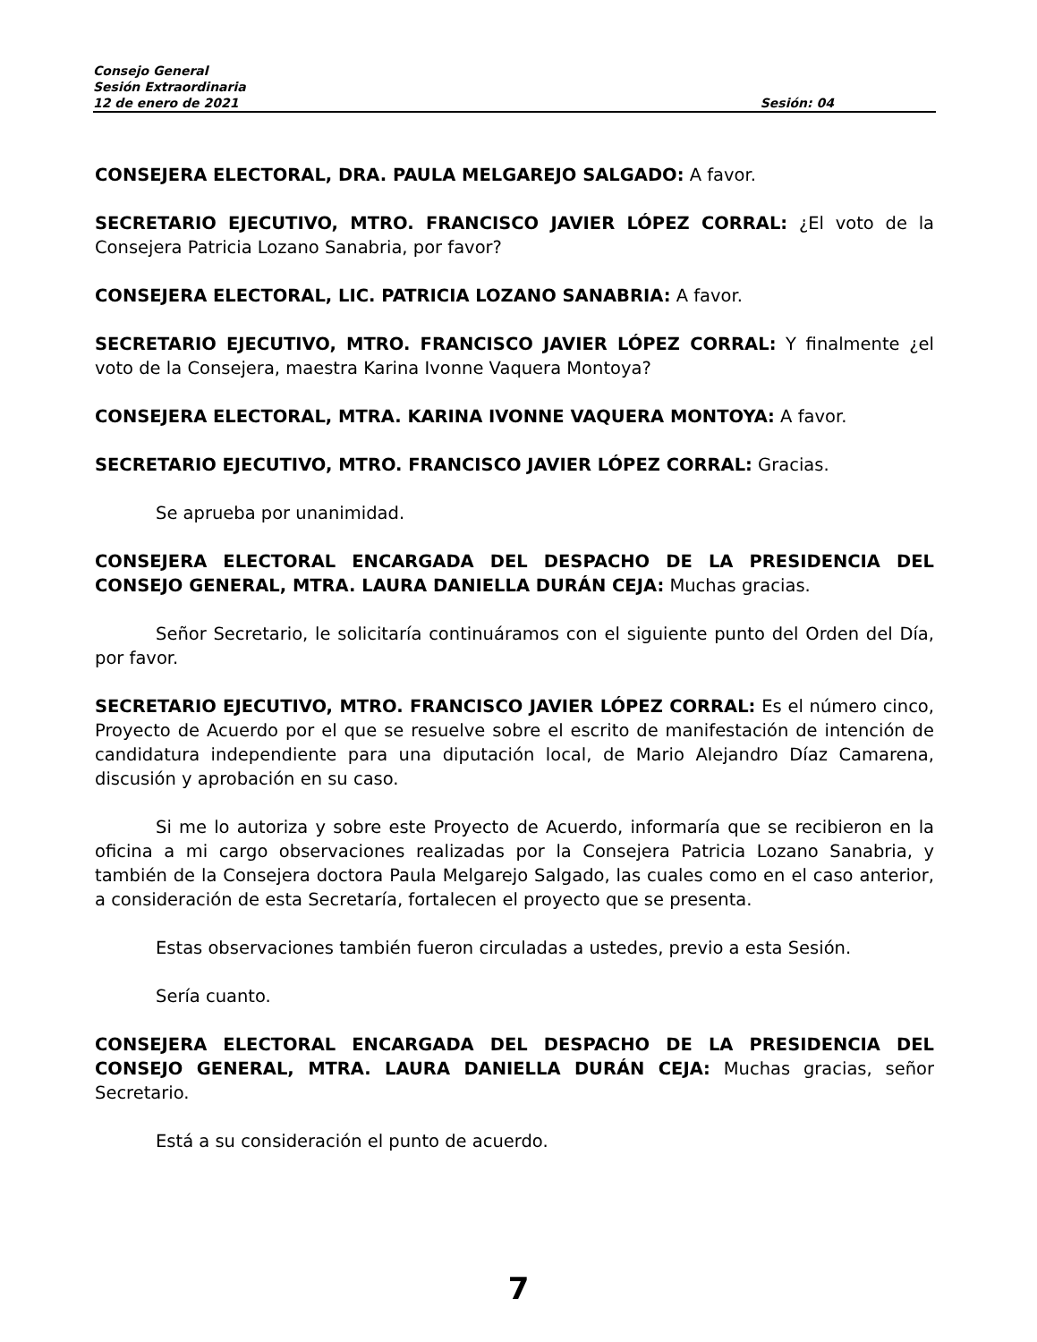Consejo General
Sesión Extraordinaria
12 de enero de 2021 Sesión: 04
CONSEJERA ELECTORAL, DRA. PAULA MELGAREJO SALGADO: A favor.
SECRETARIO EJECUTIVO, MTRO. FRANCISCO JAVIER LÓPEZ CORRAL: ¿El voto de la Consejera Patricia Lozano Sanabria, por favor?
CONSEJERA ELECTORAL, LIC. PATRICIA LOZANO SANABRIA: A favor.
SECRETARIO EJECUTIVO, MTRO. FRANCISCO JAVIER LÓPEZ CORRAL: Y finalmente ¿el voto de la Consejera, maestra Karina Ivonne Vaquera Montoya?
CONSEJERA ELECTORAL, MTRA. KARINA IVONNE VAQUERA MONTOYA: A favor.
SECRETARIO EJECUTIVO, MTRO. FRANCISCO JAVIER LÓPEZ CORRAL: Gracias.
Se aprueba por unanimidad.
CONSEJERA ELECTORAL ENCARGADA DEL DESPACHO DE LA PRESIDENCIA DEL CONSEJO GENERAL, MTRA. LAURA DANIELLA DURÁN CEJA: Muchas gracias.
Señor Secretario, le solicitaría continuáramos con el siguiente punto del Orden del Día, por favor.
SECRETARIO EJECUTIVO, MTRO. FRANCISCO JAVIER LÓPEZ CORRAL: Es el número cinco, Proyecto de Acuerdo por el que se resuelve sobre el escrito de manifestación de intención de candidatura independiente para una diputación local, de Mario Alejandro Díaz Camarena, discusión y aprobación en su caso.
Si me lo autoriza y sobre este Proyecto de Acuerdo, informaría que se recibieron en la oficina a mi cargo observaciones realizadas por la Consejera Patricia Lozano Sanabria, y también de la Consejera doctora Paula Melgarejo Salgado, las cuales como en el caso anterior, a consideración de esta Secretaría, fortalecen el proyecto que se presenta.
Estas observaciones también fueron circuladas a ustedes, previo a esta Sesión.
Sería cuanto.
CONSEJERA ELECTORAL ENCARGADA DEL DESPACHO DE LA PRESIDENCIA DEL CONSEJO GENERAL, MTRA. LAURA DANIELLA DURÁN CEJA: Muchas gracias, señor Secretario.
Está a su consideración el punto de acuerdo.
7